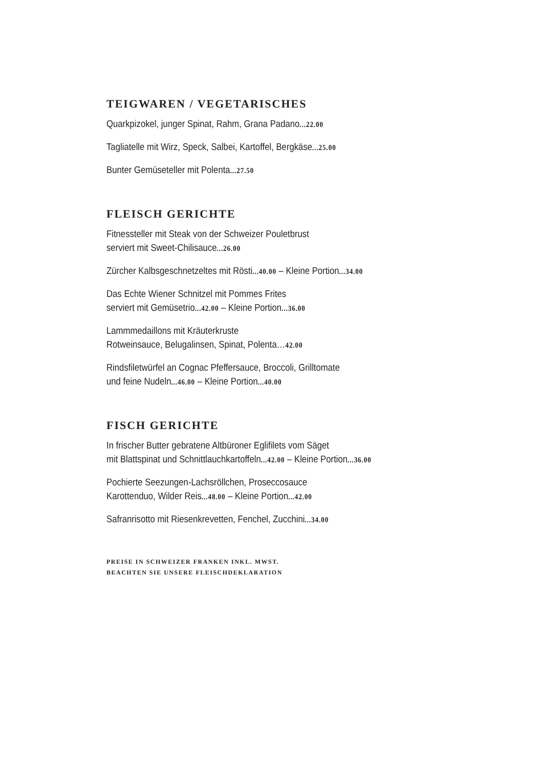TEIGWAREN / VEGETARISCHES
Quarkpizokel, junger Spinat, Rahm, Grana Padano...22.00
Tagliatelle mit Wirz, Speck, Salbei, Kartoffel, Bergkäse...25.00
Bunter Gemüseteller mit Polenta...27.50
FLEISCH GERICHTE
Fitnessteller mit Steak von der Schweizer Pouletbrust
serviert mit Sweet-Chilisauce...26.00
Zürcher Kalbsgeschnetzeltes mit Rösti...40.00 – Kleine Portion...34.00
Das Echte Wiener Schnitzel mit Pommes Frites
serviert mit Gemüsetrio...42.00 – Kleine Portion...36.00
Lammmedaillons mit Kräuterkruste
Rotweinsauce, Belugalinsen, Spinat, Polenta…42.00
Rindsfiletwürfel an Cognac Pfeffersauce, Broccoli, Grilltomate
und feine Nudeln...46.00 – Kleine Portion...40.00
FISCH GERICHTE
In frischer Butter gebratene Altbüroner Eglifilets vom Säget
mit Blattspinat und Schnittlauchkartoffeln...42.00 – Kleine Portion...36.00
Pochierte Seezungen-Lachsröllchen, Proseccosauce
Karottenduo, Wilder Reis...48.00 – Kleine Portion...42.00
Safranrisotto mit Riesenkrevetten, Fenchel, Zucchini...34.00
PREISE IN SCHWEIZER FRANKEN INKL. MWST.
BEACHTEN SIE UNSERE FLEISCHDEKLARATION